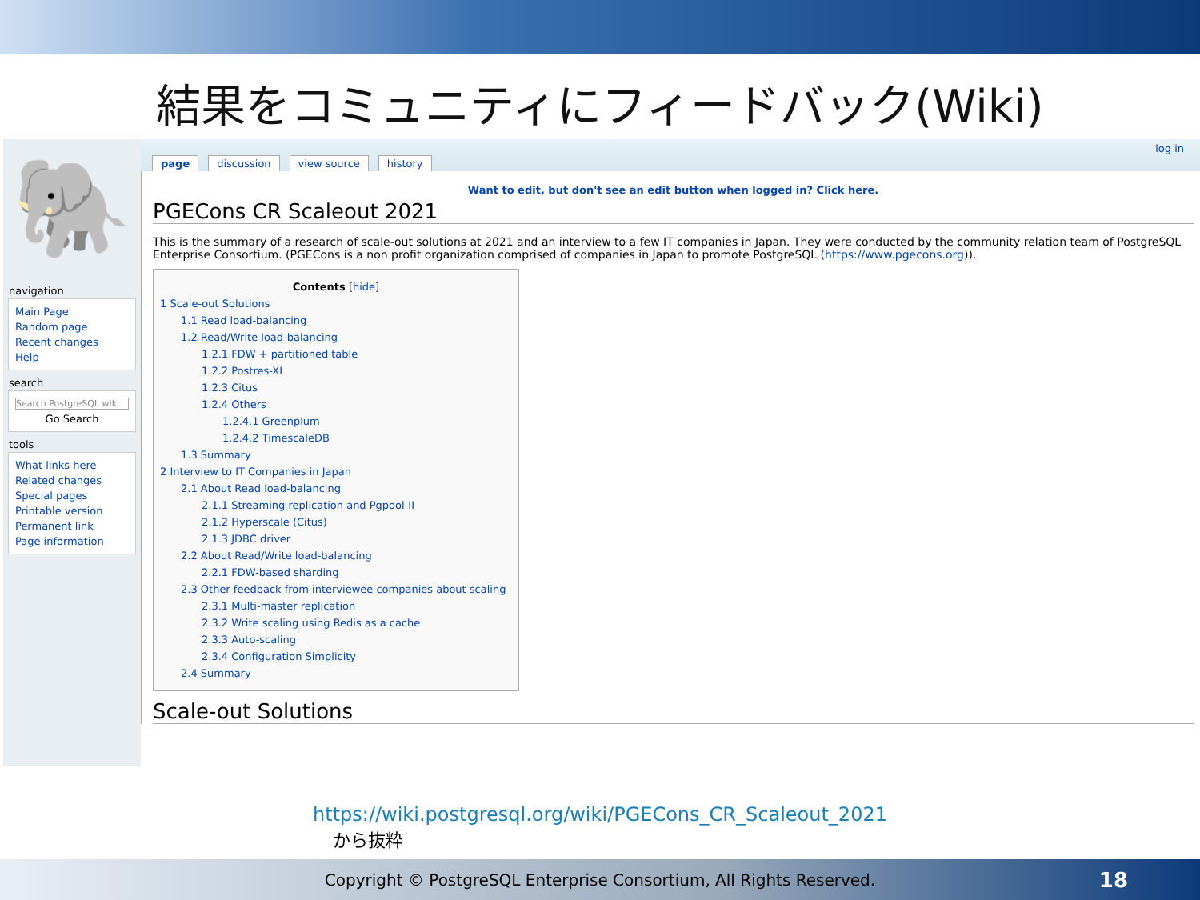結果をコミュニティにフィードバック(Wiki)
🐘
navigation
Main Page
Random page
Recent changes
Help
search
Search PostgreSQL wik
Go Search
tools
What links here
Related changes
Special pages
Printable version
Permanent link
Page information
page discussion view source history
log in
Want to edit, but don't see an edit button when logged in? Click here.
PGECons CR Scaleout 2021
This is the summary of a research of scale-out solutions at 2021 and an interview to a few IT companies in Japan. They were conducted by the community relation team of PostgreSQL Enterprise Consortium. (PGECons is a non profit organization comprised of companies in Japan to promote PostgreSQL (https://www.pgecons.org)).
Contents [hide]
1 Scale-out Solutions
1.1 Read load-balancing
1.2 Read/Write load-balancing
1.2.1 FDW + partitioned table
1.2.2 Postres-XL
1.2.3 Citus
1.2.4 Others
1.2.4.1 Greenplum
1.2.4.2 TimescaleDB
1.3 Summary
2 Interview to IT Companies in Japan
2.1 About Read load-balancing
2.1.1 Streaming replication and Pgpool-II
2.1.2 Hyperscale (Citus)
2.1.3 JDBC driver
2.2 About Read/Write load-balancing
2.2.1 FDW-based sharding
2.3 Other feedback from interviewee companies about scaling
2.3.1 Multi-master replication
2.3.2 Write scaling using Redis as a cache
2.3.3 Auto-scaling
2.3.4 Configuration Simplicity
2.4 Summary
Scale-out Solutions
https://wiki.postgresql.org/wiki/PGECons_CR_Scaleout_2021
から抜粋
Copyright © PostgreSQL Enterprise Consortium, All Rights Reserved. 18